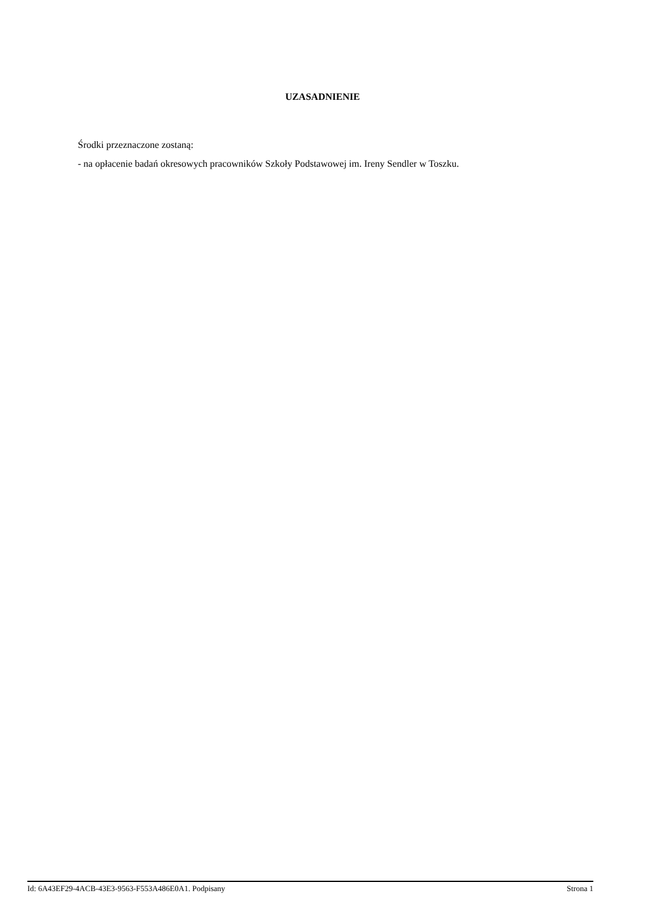UZASADNIENIE
Środki przeznaczone zostaną:
- na opłacenie badań okresowych pracowników Szkoły Podstawowej im. Ireny Sendler w Toszku.
Id: 6A43EF29-4ACB-43E3-9563-F553A486E0A1. Podpisany Strona 1